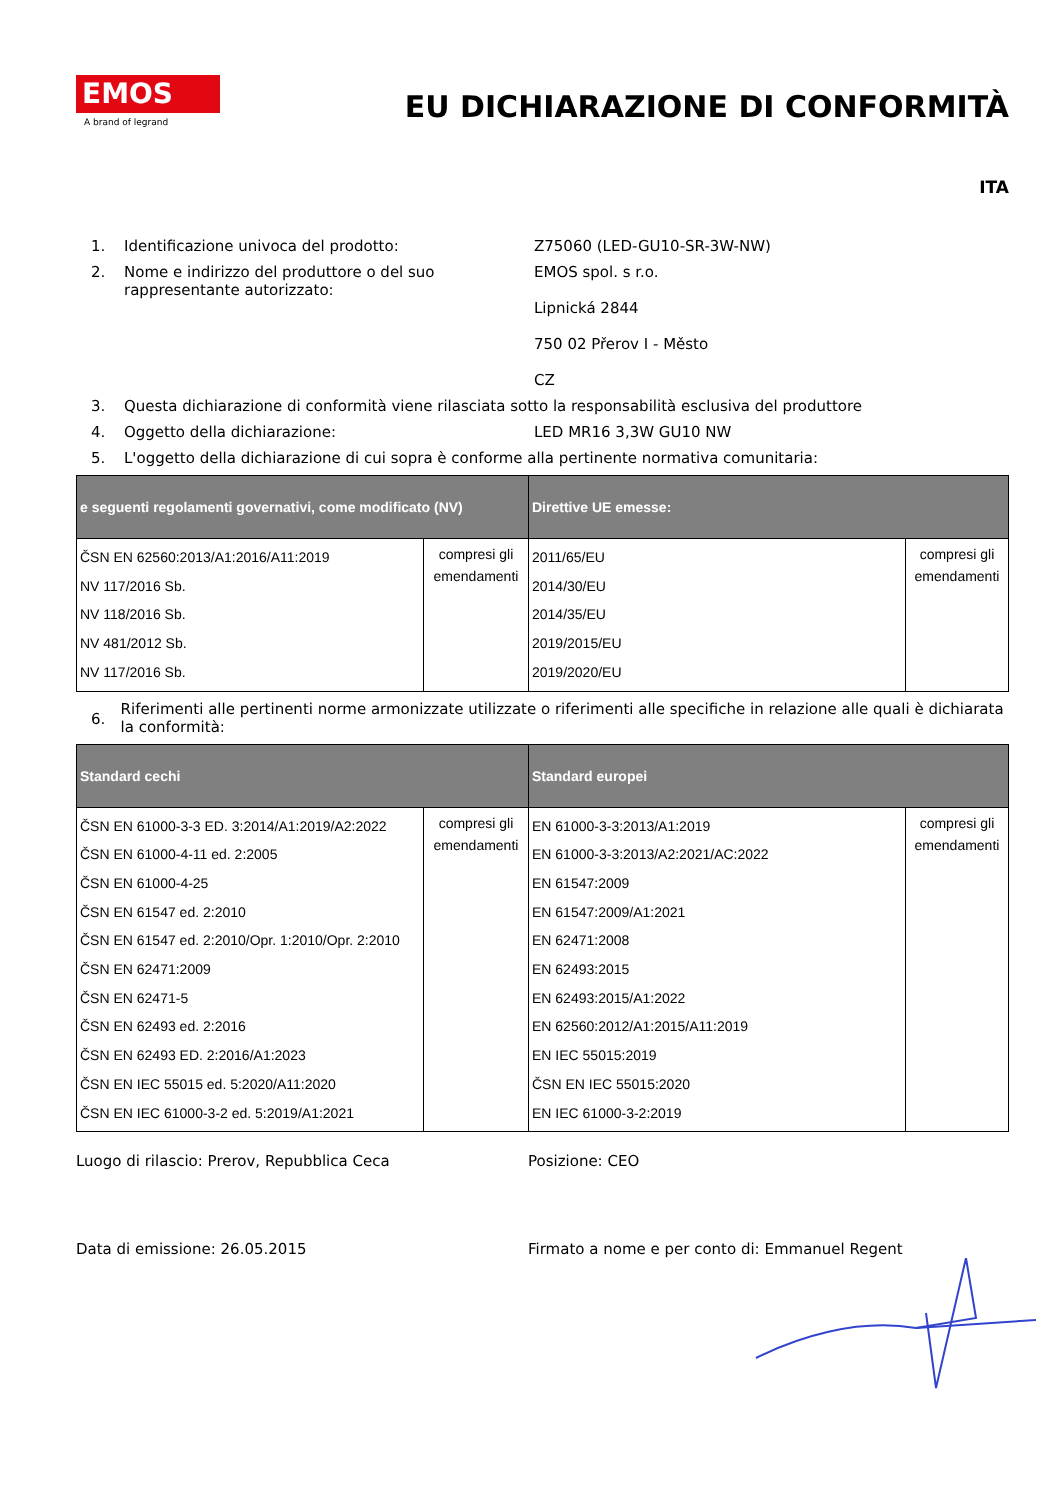EMOS
A brand of legrand
EU DICHIARAZIONE DI CONFORMITÀ
ITA
1. Identificazione univoca del prodotto: Z75060 (LED-GU10-SR-3W-NW)
2. Nome e indirizzo del produttore o del suo rappresentante autorizzato: EMOS spol. s r.o.
Lipnická 2844
750 02 Přerov I - Město
CZ
3. Questa dichiarazione di conformità viene rilasciata sotto la responsabilità esclusiva del produttore
4. Oggetto della dichiarazione: LED MR16 3,3W GU10 NW
5. L'oggetto della dichiarazione di cui sopra è conforme alla pertinente normativa comunitaria:
| e seguenti regolamenti governativi, come modificato (NV) | | Direttive UE emesse: | |
| --- | --- | --- | --- |
| ČSN EN 62560:2013/A1:2016/A11:2019 NV 117/2016 Sb. NV 118/2016 Sb. NV 481/2012 Sb. NV 117/2016 Sb. | compresi gli emendamenti | 2011/65/EU 2014/30/EU 2014/35/EU 2019/2015/EU 2019/2020/EU | compresi gli emendamenti |
6. Riferimenti alle pertinenti norme armonizzate utilizzate o riferimenti alle specifiche in relazione alle quali è dichiarata la conformità:
| Standard cechi | | Standard europei | |
| --- | --- | --- | --- |
| ČSN EN 61000-3-3 ED. 3:2014/A1:2019/A2:2022 ČSN EN 61000-4-11 ed. 2:2005 ČSN EN 61000-4-25 ČSN EN 61547 ed. 2:2010 ČSN EN 61547 ed. 2:2010/Opr. 1:2010/Opr. 2:2010 ČSN EN 62471:2009 ČSN EN 62471-5 ČSN EN 62493 ed. 2:2016 ČSN EN 62493 ED. 2:2016/A1:2023 ČSN EN IEC 55015 ed. 5:2020/A11:2020 ČSN EN IEC 61000-3-2 ed. 5:2019/A1:2021 | compresi gli emendamenti | EN 61000-3-3:2013/A1:2019 EN 61000-3-3:2013/A2:2021/AC:2022 EN 61547:2009 EN 61547:2009/A1:2021 EN 62471:2008 EN 62493:2015 EN 62493:2015/A1:2022 EN 62560:2012/A1:2015/A11:2019 EN IEC 55015:2019 ČSN EN IEC 55015:2020 EN IEC 61000-3-2:2019 | compresi gli emendamenti |
Luogo di rilascio: Prerov, Repubblica Ceca Posizione: CEO
Data di emissione: 26.05.2015 Firmato a nome e per conto di: Emmanuel Regent